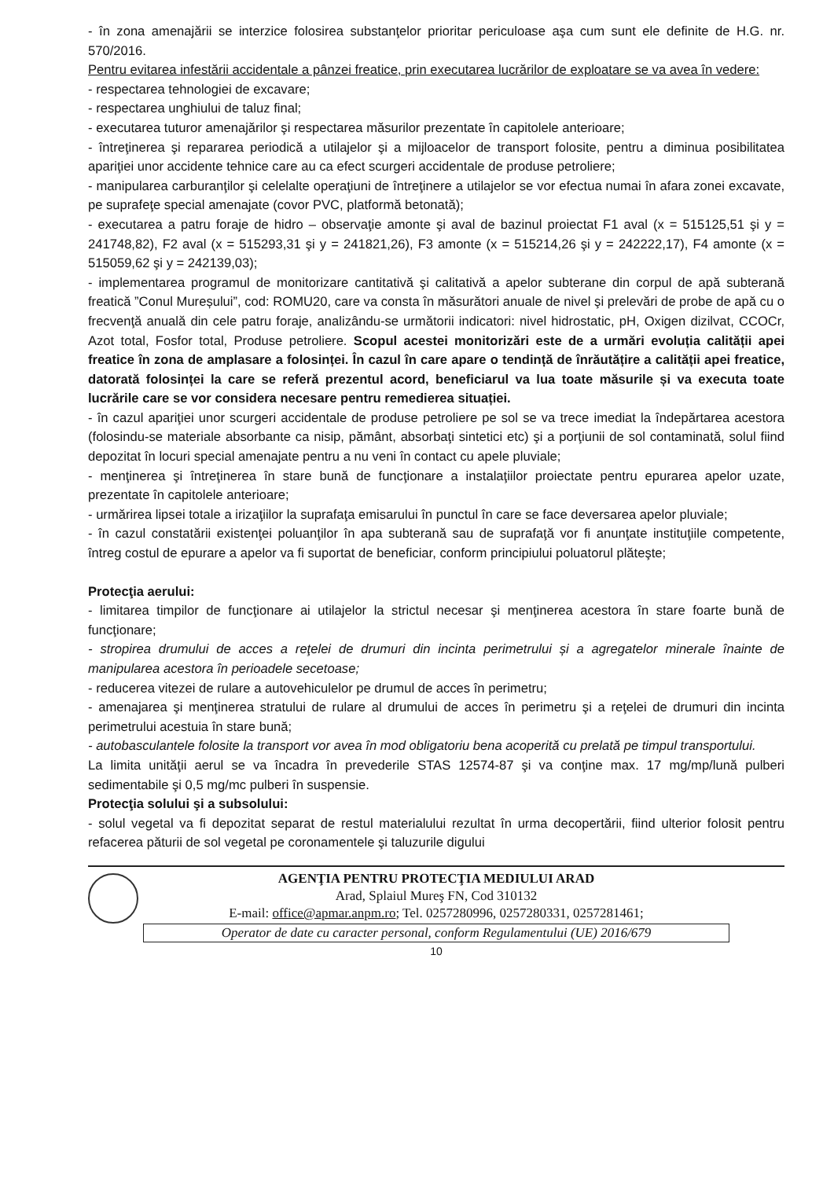- în zona amenajării se interzice folosirea substanţelor prioritar periculoase aşa cum sunt ele definite de H.G. nr. 570/2016.
Pentru evitarea infestării accidentale a pânzei freatice, prin executarea lucrărilor de exploatare se va avea în vedere:
- respectarea tehnologiei de excavare;
- respectarea unghiului de taluz final;
- executarea tuturor amenajărilor şi respectarea măsurilor prezentate în capitolele anterioare;
- întreţinerea şi repararea periodică a utilajelor şi a mijloacelor de transport folosite, pentru a diminua posibilitatea apariţiei unor accidente tehnice care au ca efect scurgeri accidentale de produse petroliere;
- manipularea carburanţilor şi celelalte operaţiuni de întreţinere a utilajelor se vor efectua numai în afara zonei excavate, pe suprafeţe special amenajate (covor PVC, platformă betonată);
- executarea a patru foraje de hidro – observaţie amonte şi aval de bazinul proiectat F1 aval (x = 515125,51 şi y = 241748,82), F2 aval (x = 515293,31 şi y = 241821,26), F3 amonte (x = 515214,26 şi y = 242222,17), F4 amonte (x = 515059,62 şi y = 242139,03);
- implementarea programul de monitorizare cantitativă şi calitativă a apelor subterane din corpul de apă subterană freatică ”Conul Mureșului”, cod: ROMU20, care va consta în măsurători anuale de nivel şi prelevări de probe de apă cu o frecvenţă anuală din cele patru foraje, analizându-se următorii indicatori: nivel hidrostatic, pH, Oxigen dizilvat, CCOCr, Azot total, Fosfor total, Produse petroliere. Scopul acestei monitorizări este de a urmări evoluția calității apei freatice în zona de amplasare a folosinței. În cazul în care apare o tendință de înrăutățire a calității apei freatice, datorată folosinței la care se referă prezentul acord, beneficiarul va lua toate măsurile și va executa toate lucrările care se vor considera necesare pentru remedierea situației.
- în cazul apariţiei unor scurgeri accidentale de produse petroliere pe sol se va trece imediat la îndepărtarea acestora (folosindu-se materiale absorbante ca nisip, pământ, absorbaţi sintetici etc) şi a porţiunii de sol contaminată, solul fiind depozitat în locuri special amenajate pentru a nu veni în contact cu apele pluviale;
- menţinerea şi întreţinerea în stare bună de funcţionare a instalaţiilor proiectate pentru epurarea apelor uzate, prezentate în capitolele anterioare;
- urmărirea lipsei totale a irizaţiilor la suprafaţa emisarului în punctul în care se face deversarea apelor pluviale;
- în cazul constatării existenţei poluanţilor în apa subterană sau de suprafaţă vor fi anunţate instituţiile competente, întreg costul de epurare a apelor va fi suportat de beneficiar, conform principiului poluatorul plăteşte;
Protecţia aerului:
- limitarea timpilor de funcţionare ai utilajelor la strictul necesar şi menţinerea acestora în stare foarte bună de funcţionare;
- stropirea drumului de acces a reţelei de drumuri din incinta perimetrului și a agregatelor minerale înainte de manipularea acestora în perioadele secetoase;
- reducerea vitezei de rulare a autovehiculelor pe drumul de acces în perimetru;
- amenajarea şi menţinerea stratului de rulare al drumului de acces în perimetru şi a reţelei de drumuri din incinta perimetrului acestuia în stare bună;
- autobasculantele folosite la transport vor avea în mod obligatoriu bena acoperită cu prelată pe timpul transportului.
La limita unităţii aerul se va încadra în prevederile STAS 12574-87 şi va conţine max. 17 mg/mp/lună pulberi sedimentabile şi 0,5 mg/mc pulberi în suspensie.
Protecţia solului şi a subsolului:
- solul vegetal va fi depozitat separat de restul materialului rezultat în urma decopertării, fiind ulterior folosit pentru refacerea păturii de sol vegetal pe coronamentele şi taluzurile digului
AGENŢIA PENTRU PROTECŢIA MEDIULUI ARAD
Arad, Splaiul Mureş FN, Cod 310132
E-mail: office@apmar.anpm.ro; Tel. 0257280996, 0257280331, 0257281461;
Operator de date cu caracter personal, conform Regulamentului (UE) 2016/679
10